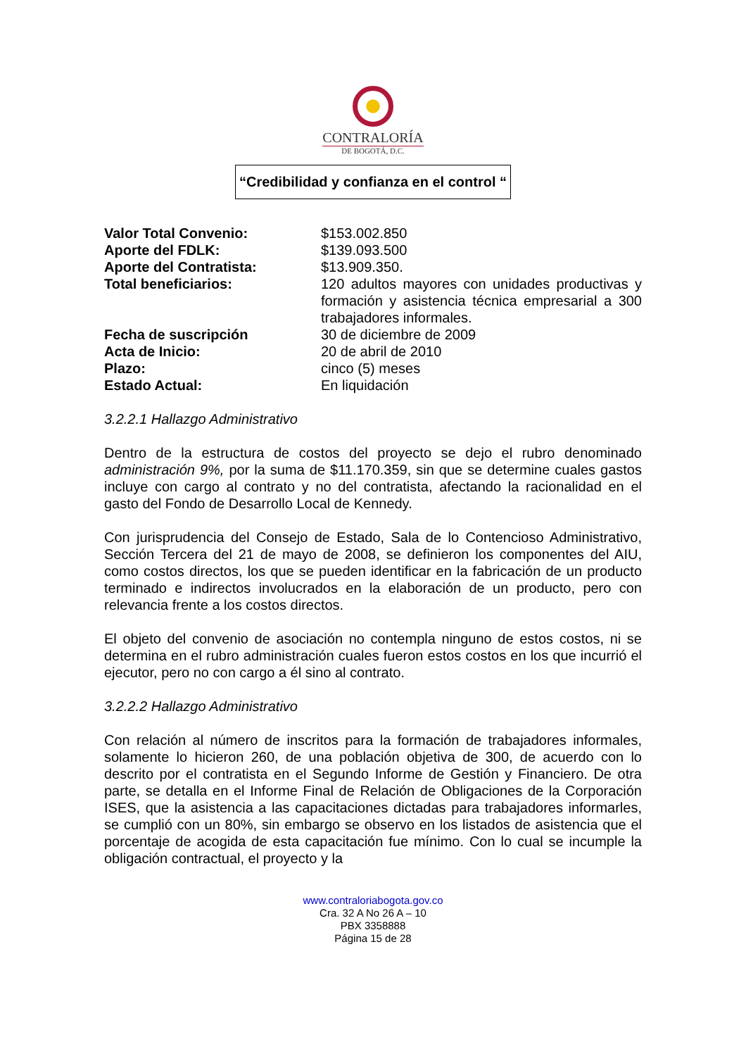CONTRALORÍA
DE BOGOTÁ, D.C.
“Credibilidad y confianza en el control “
| Valor Total Convenio: | $153.002.850 |
| Aporte del FDLK: | $139.093.500 |
| Aporte del Contratista: | $13.909.350. |
| Total beneficiarios: | 120 adultos mayores con unidades productivas y formación y asistencia técnica empresarial a 300 trabajadores informales. |
| Fecha de suscripción | 30 de diciembre de 2009 |
| Acta de Inicio: | 20 de abril de 2010 |
| Plazo: | cinco (5) meses |
| Estado Actual: | En liquidación |
3.2.2.1 Hallazgo Administrativo
Dentro de la estructura de costos del proyecto se dejo el rubro denominado administración 9%, por la suma de $11.170.359, sin que se determine cuales gastos incluye con cargo al contrato y no del contratista, afectando la racionalidad en el gasto del Fondo de Desarrollo Local de Kennedy.
Con jurisprudencia del Consejo de Estado, Sala de lo Contencioso Administrativo, Sección Tercera del 21 de mayo de 2008, se definieron los componentes del AIU, como costos directos, los que se pueden identificar en la fabricación de un producto terminado e indirectos involucrados en la elaboración de un producto, pero con relevancia frente a los costos directos.
El objeto del convenio de asociación no contempla ninguno de estos costos, ni se determina en el rubro administración cuales fueron estos costos en los que incurrió el ejecutor, pero no con cargo a él sino al contrato.
3.2.2.2 Hallazgo Administrativo
Con relación al número de inscritos para la formación de trabajadores informales, solamente lo hicieron 260, de una población objetiva de 300, de acuerdo con lo descrito por el contratista en el Segundo Informe de Gestión y Financiero. De otra parte, se detalla en el Informe Final de Relación de Obligaciones de la Corporación ISES, que la asistencia a las capacitaciones dictadas para trabajadores informarles, se cumplió con un 80%, sin embargo se observo en los listados de asistencia que el porcentaje de acogida de esta capacitación fue mínimo. Con lo cual se incumple la obligación contractual, el proyecto y la
www.contraloriabogota.gov.co
Cra. 32 A No 26 A – 10
PBX 3358888
Página 15 de 28